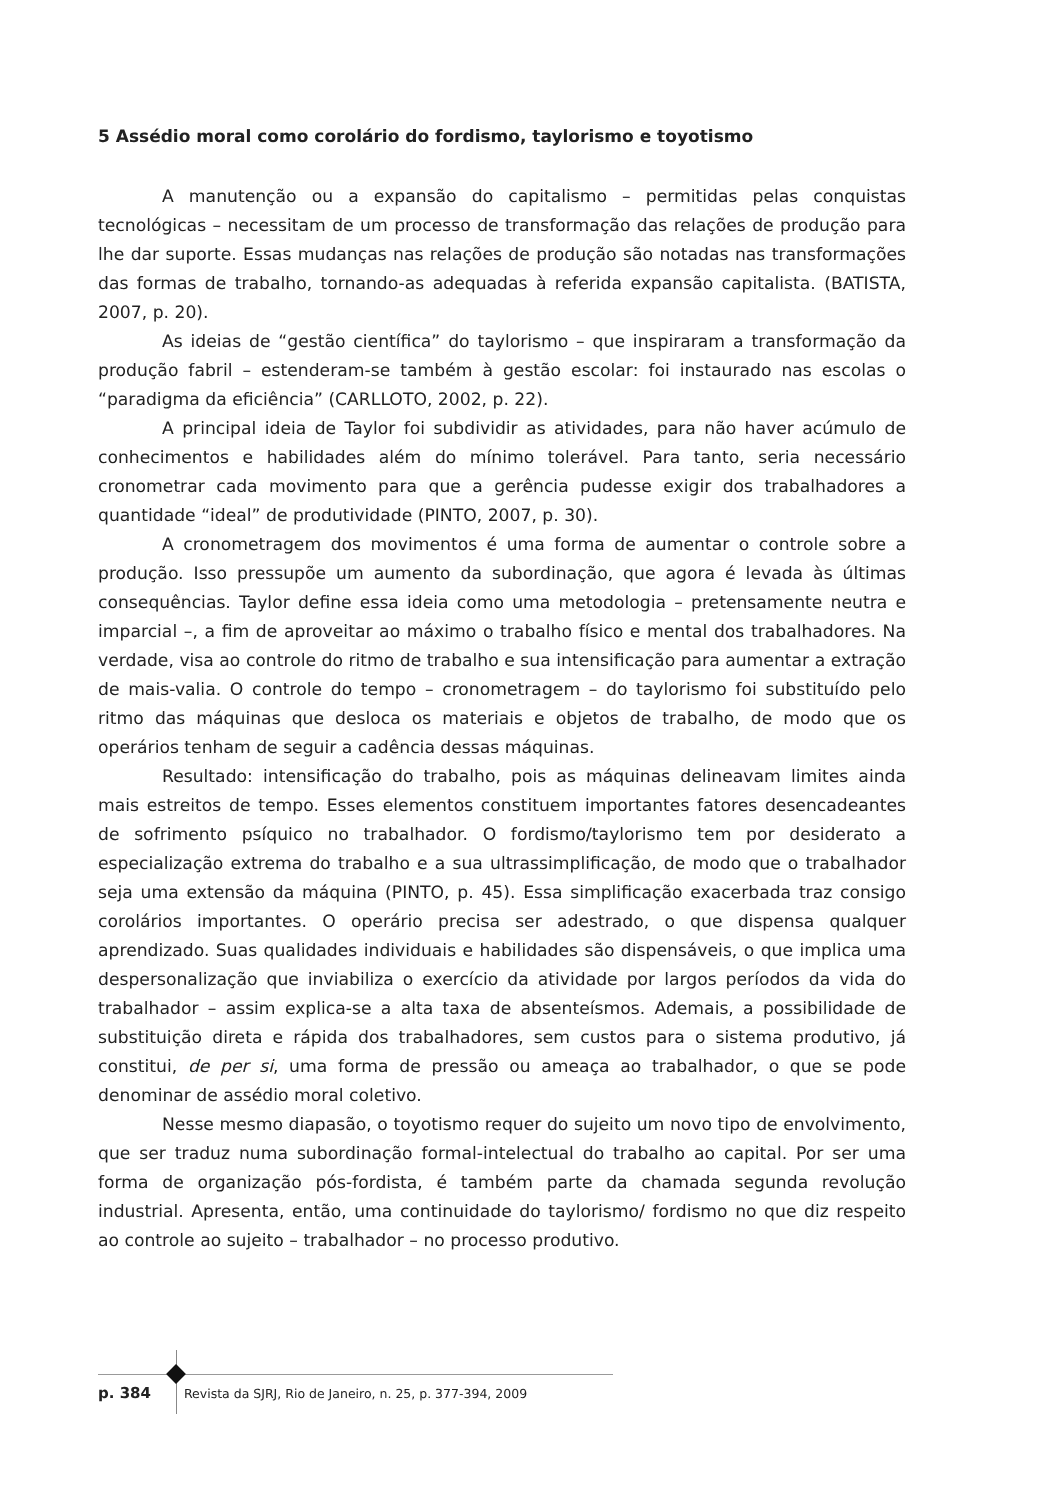5 Assédio moral como corolário do fordismo, taylorismo e toyotismo
A manutenção ou a expansão do capitalismo – permitidas pelas conquistas tecnológicas – necessitam de um processo de transformação das relações de produção para lhe dar suporte. Essas mudanças nas relações de produção são notadas nas transformações das formas de trabalho, tornando-as adequadas à referida expansão capitalista. (BATISTA, 2007, p. 20).
As ideias de “gestão científica” do taylorismo – que inspiraram a transformação da produção fabril – estenderam-se também à gestão escolar: foi instaurado nas escolas o “paradigma da eficiência” (CARLLOTO, 2002, p. 22).
A principal ideia de Taylor foi subdividir as atividades, para não haver acúmulo de conhecimentos e habilidades além do mínimo tolerável. Para tanto, seria necessário cronometrar cada movimento para que a gerência pudesse exigir dos trabalhadores a quantidade “ideal” de produtividade (PINTO, 2007, p. 30).
A cronometragem dos movimentos é uma forma de aumentar o controle sobre a produção. Isso pressupõe um aumento da subordinação, que agora é levada às últimas consequências. Taylor define essa ideia como uma metodologia – pretensamente neutra e imparcial –, a fim de aproveitar ao máximo o trabalho físico e mental dos trabalhadores. Na verdade, visa ao controle do ritmo de trabalho e sua intensificação para aumentar a extração de mais-valia. O controle do tempo – cronometragem – do taylorismo foi substituído pelo ritmo das máquinas que desloca os materiais e objetos de trabalho, de modo que os operários tenham de seguir a cadência dessas máquinas.
Resultado: intensificação do trabalho, pois as máquinas delineavam limites ainda mais estreitos de tempo. Esses elementos constituem importantes fatores desencadeantes de sofrimento psíquico no trabalhador. O fordismo/taylorismo tem por desiderato a especialização extrema do trabalho e a sua ultrassimplificação, de modo que o trabalhador seja uma extensão da máquina (PINTO, p. 45). Essa simplificação exacerbada traz consigo corolários importantes. O operário precisa ser adestrado, o que dispensa qualquer aprendizado. Suas qualidades individuais e habilidades são dispensáveis, o que implica uma despersonalização que inviabiliza o exercício da atividade por largos períodos da vida do trabalhador – assim explica-se a alta taxa de absenteísmos. Ademais, a possibilidade de substituição direta e rápida dos trabalhadores, sem custos para o sistema produtivo, já constitui, de per si, uma forma de pressão ou ameaça ao trabalhador, o que se pode denominar de assédio moral coletivo.
Nesse mesmo diapasão, o toyotismo requer do sujeito um novo tipo de envolvimento, que ser traduz numa subordinação formal-intelectual do trabalho ao capital. Por ser uma forma de organização pós-fordista, é também parte da chamada segunda revolução industrial. Apresenta, então, uma continuidade do taylorismo/ fordismo no que diz respeito ao controle ao sujeito – trabalhador – no processo produtivo.
p. 384 Revista da SJRJ, Rio de Janeiro, n. 25, p. 377-394, 2009